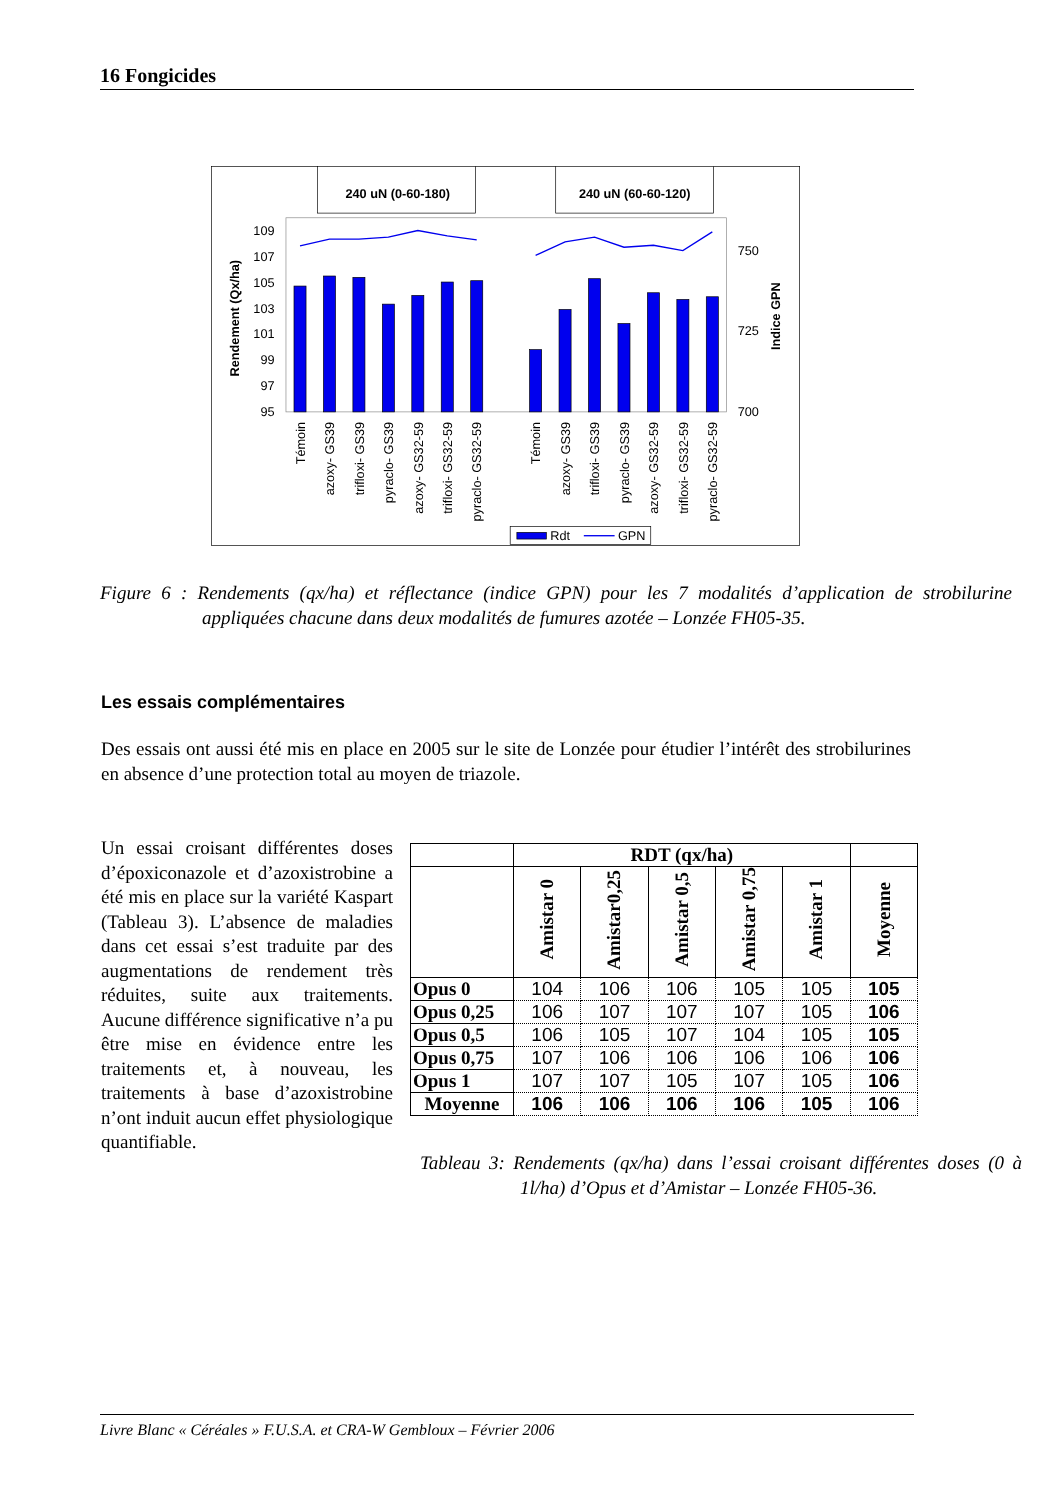16 Fongicides
240 uN (0-60-180)
240 uN (60-60-120)
95
97
99
101
103
105
107
109
700
725
750
Rendement (Qx/ha)
Indice GPN
Témoin
azoxy- GS39
trifloxi- GS39
pyraclo- GS39
azoxy- GS32-59
trifloxi- GS32-59
pyraclo- GS32-59
Témoin
azoxy- GS39
trifloxi- GS39
pyraclo- GS39
azoxy- GS32-59
trifloxi- GS32-59
pyraclo- GS32-59
Rdt
GPN
Figure 6 : Rendements (qx/ha) et réflectance (indice GPN) pour les 7 modalités d’application de strobilurine appliquées chacune dans deux modalités de fumures azotée – Lonzée FH05-35.
Les essais complémentaires
Des essais ont aussi été mis en place en 2005 sur le site de Lonzée pour étudier l’intérêt des strobilurines en absence d’une protection total au moyen de triazole.
Un essai croisant différentes doses d’époxiconazole et d’azoxistrobine a été mis en place sur la variété Kaspart (Tableau 3). L’absence de maladies dans cet essai s’est traduite par des augmentations de rendement très réduites, suite aux traitements. Aucune différence significative n’a pu être mise en évidence entre les traitements et, à nouveau, les traitements à base d’azoxistrobine n’ont induit aucun effet physiologique quantifiable.
| | RDT (qx/ha) | | | | | |
| --- | --- | --- | --- | --- | --- | --- |
| | Amistar 0 | Amistar0,25 | Amistar 0,5 | Amistar 0,75 | Amistar 1 | Moyenne |
| Opus 0 | 104 | 106 | 106 | 105 | 105 | 105 |
| Opus 0,25 | 106 | 107 | 107 | 107 | 105 | 106 |
| Opus 0,5 | 106 | 105 | 107 | 104 | 105 | 105 |
| Opus 0,75 | 107 | 106 | 106 | 106 | 106 | 106 |
| Opus 1 | 107 | 107 | 105 | 107 | 105 | 106 |
| Moyenne | 106 | 106 | 106 | 106 | 105 | 106 |
Tableau 3: Rendements (qx/ha) dans l’essai croisant différentes doses (0 à 1l/ha) d’Opus et d’Amistar – Lonzée FH05-36.
Livre Blanc « Céréales » F.U.S.A. et CRA-W Gembloux – Février 2006